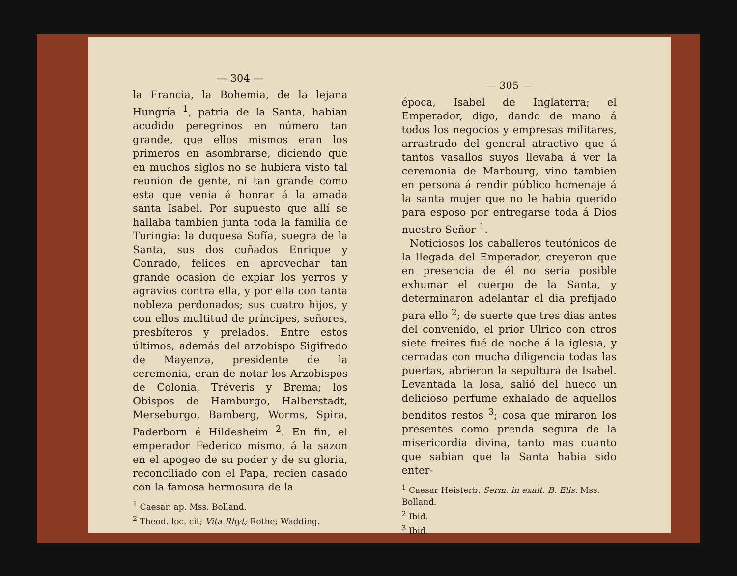— 304 —
la Francia, la Bohemia, de la lejana Hungría <sup>1</sup>, patria de la Santa, habian acudido peregrinos en número tan grande, que ellos mismos eran los primeros en asombrarse, diciendo que en muchos siglos no se hubiera visto tal reunion de gente, ni tan grande como esta que venia á honrar á la amada santa Isabel. Por supuesto que allí se hallaba tambien junta toda la familia de Turingia: la duquesa Sofía, suegra de la Santa, sus dos cuñados Enrique y Conrado, felices en aprovechar tan grande ocasion de expiar los yerros y agravios contra ella, y por ella con tanta nobleza perdonados; sus cuatro hijos, y con ellos multitud de príncipes, señores, presbíteros y prelados. Entre estos últimos, además del arzobispo Sigifredo de Mayenza, presidente de la ceremonia, eran de notar los Arzobispos de Colonia, Tréveris y Brema; los Obispos de Hamburgo, Halberstadt, Merseburgo, Bamberg, Worms, Spira, Paderborn é Hildesheim <sup>2</sup>. En fin, el emperador Federico mismo, á la sazon en el apogeo de su poder y de su gloria, reconciliado con el Papa, recien casado con la famosa hermosura de la
<sup>1</sup> Caesar. ap. Mss. Bolland.
<sup>2</sup> Theod. loc. cit; Vita Rhyt; Rothe; Wadding.
— 305 —
época, Isabel de Inglaterra; el Emperador, digo, dando de mano á todos los negocios y empresas militares, arrastrado del general atractivo que á tantos vasallos suyos llevaba á ver la ceremonia de Marbourg, vino tambien en persona á rendir público homenaje á la santa mujer que no le habia querido para esposo por entregarse toda á Dios nuestro Señor <sup>1</sup>.
Noticiosos los caballeros teutónicos de la llegada del Emperador, creyeron que en presencia de él no seria posible exhumar el cuerpo de la Santa, y determinaron adelantar el dia prefijado para ello <sup>2</sup>; de suerte que tres dias antes del convenido, el prior Ulrico con otros siete freires fué de noche á la iglesia, y cerradas con mucha diligencia todas las puertas, abrieron la sepultura de Isabel. Levantada la losa, salió del hueco un delicioso perfume exhalado de aquellos benditos restos <sup>3</sup>; cosa que miraron los presentes como prenda segura de la misericordia divina, tanto mas cuanto que sabian que la Santa habia sido enter-
<sup>1</sup> Caesar Heisterb. Serm. in exalt. B. Elis. Mss. Bolland.
<sup>2</sup> Ibid.
<sup>3</sup> Ibid.